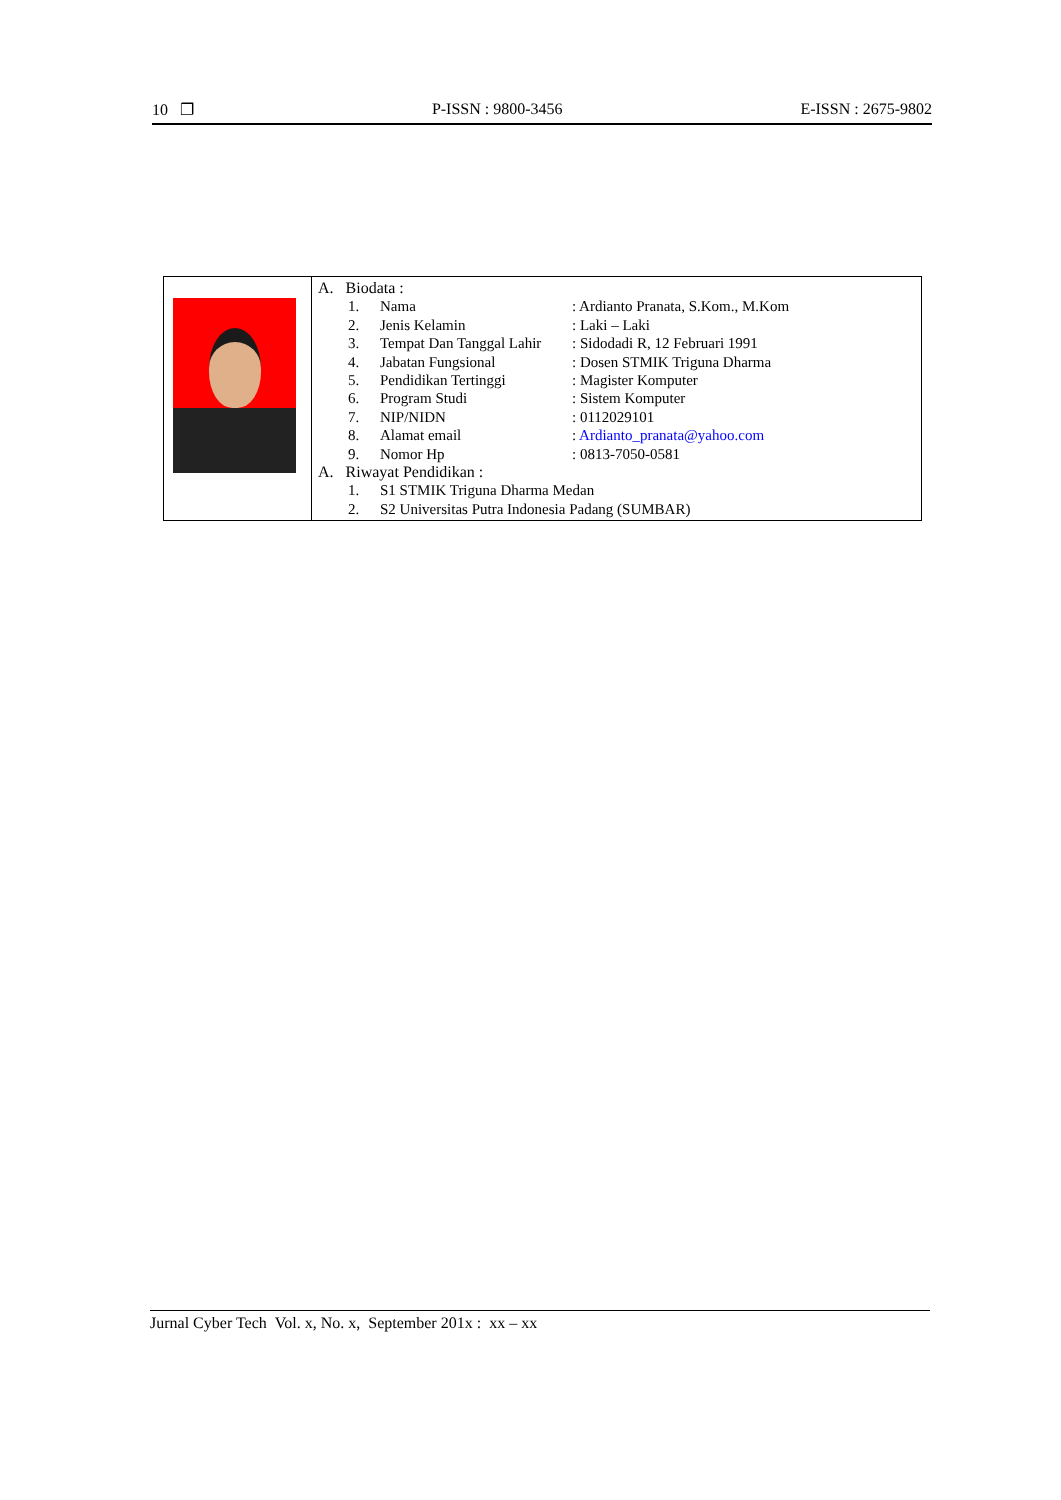10 ❐ P-ISSN : 9800-3456 E-ISSN : 2675-9802
A. Biodata :
| 1. | Nama | : Ardianto Pranata, S.Kom., M.Kom |
| 2. | Jenis Kelamin | : Laki – Laki |
| 3. | Tempat Dan Tanggal Lahir | : Sidodadi R, 12 Februari 1991 |
| 4. | Jabatan Fungsional | : Dosen STMIK Triguna Dharma |
| 5. | Pendidikan Tertinggi | : Magister Komputer |
| 6. | Program Studi | : Sistem Komputer |
| 7. | NIP/NIDN | : 0112029101 |
| 8. | Alamat email | : Ardianto_pranata@yahoo.com |
| 9. | Nomor Hp | : 0813-7050-0581 |
A. Riwayat Pendidikan :
| 1. | S1 STMIK Triguna Dharma Medan |
| 2. | S2 Universitas Putra Indonesia Padang (SUMBAR) |
Jurnal Cyber Tech Vol. x, No. x, September 201x : xx – xx